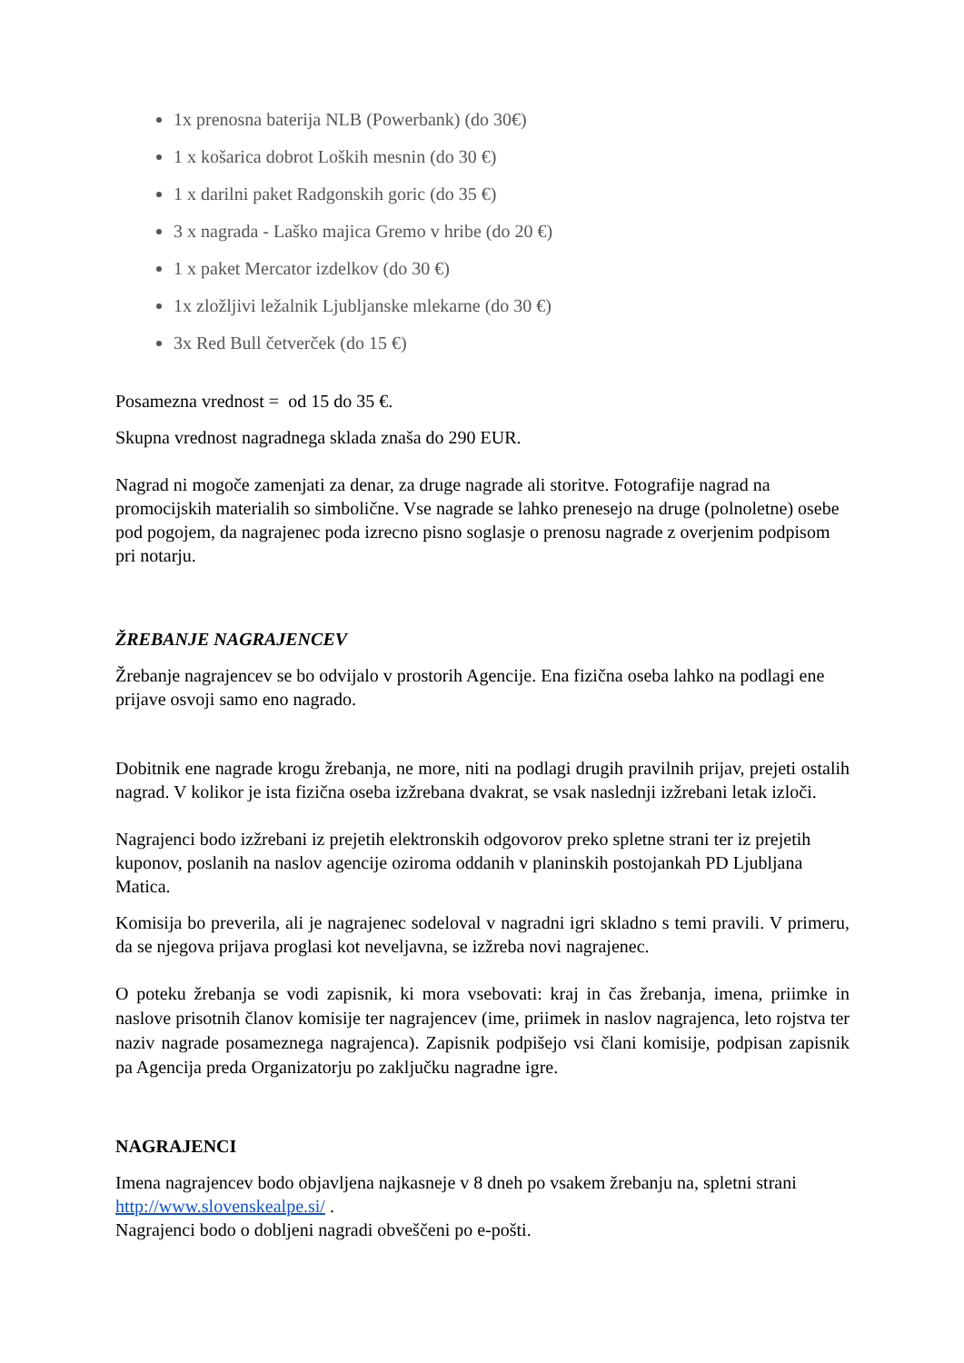1x prenosna baterija NLB (Powerbank) (do 30€)
1 x košarica dobrot Loških mesnin (do 30 €)
1 x darilni paket Radgonskih goric (do 35 €)
3 x nagrada - Laško majica Gremo v hribe (do 20 €)
1 x paket Mercator izdelkov (do 30 €)
1x zložljivi ležalnik Ljubljanske mlekarne (do 30 €)
3x Red Bull četverček (do 15 €)
Posamezna vrednost = od 15 do 35 €.
Skupna vrednost nagradnega sklada znaša do 290 EUR.
Nagrad ni mogoče zamenjati za denar, za druge nagrade ali storitve. Fotografije nagrad na promocijskih materialih so simbolične. Vse nagrade se lahko prenesejo na druge (polnoletne) osebe pod pogojem, da nagrajenec poda izrecno pisno soglasje o prenosu nagrade z overjenim podpisom pri notarju.
ŽREBANJE NAGRAJENCEV
Žrebanje nagrajencev se bo odvijalo v prostorih Agencije. Ena fizična oseba lahko na podlagi ene prijave osvoji samo eno nagrado.
Dobitnik ene nagrade krogu žrebanja, ne more, niti na podlagi drugih pravilnih prijav, prejeti ostalih nagrad. V kolikor je ista fizična oseba izžrebana dvakrat, se vsak naslednji izžrebani letak izloči.
Nagrajenci bodo izžrebani iz prejetih elektronskih odgovorov preko spletne strani ter iz prejetih kuponov, poslanih na naslov agencije oziroma oddanih v planinskih postojankah PD Ljubljana Matica.
Komisija bo preverila, ali je nagrajenec sodeloval v nagradni igri skladno s temi pravili. V primeru, da se njegova prijava proglasi kot neveljavna, se izžreba novi nagrajenec.
O poteku žrebanja se vodi zapisnik, ki mora vsebovati: kraj in čas žrebanja, imena, priimke in naslove prisotnih članov komisije ter nagrajencev (ime, priimek in naslov nagrajenca, leto rojstva ter naziv nagrade posameznega nagrajenca). Zapisnik podpišejo vsi člani komisije, podpisan zapisnik pa Agencija preda Organizatorju po zaključku nagradne igre.
NAGRAJENCI
Imena nagrajencev bodo objavljena najkasneje v 8 dneh po vsakem žrebanju na, spletni strani http://www.slovenskealpe.si/ .
Nagrajenci bodo o dobljeni nagradi obveščeni po e-pošti.